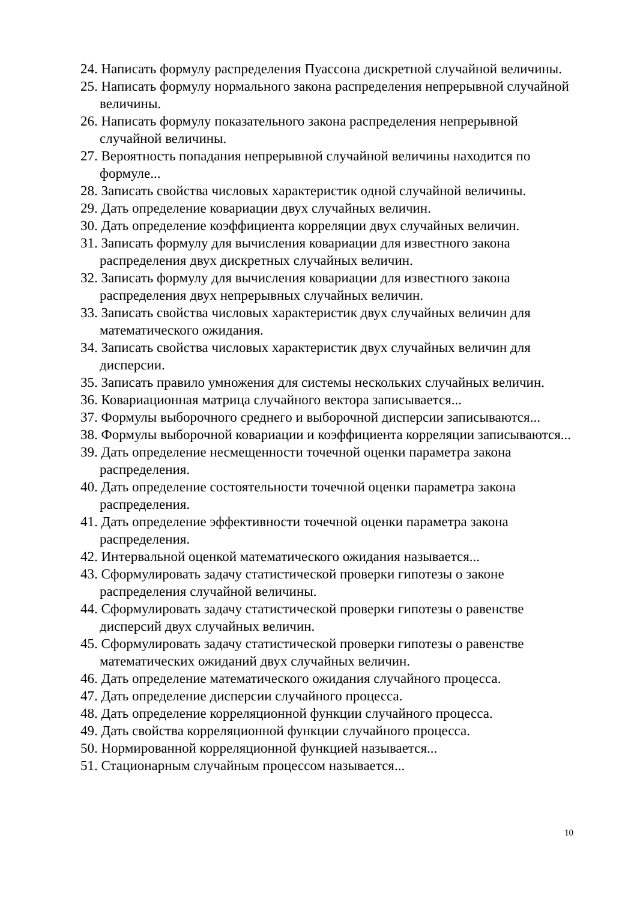24. Написать формулу распределения Пуассона дискретной случайной величины.
25. Написать формулу нормального закона распределения непрерывной случайной величины.
26. Написать формулу показательного закона распределения непрерывной случайной величины.
27. Вероятность попадания непрерывной случайной величины находится по формуле...
28. Записать свойства числовых характеристик одной случайной величины.
29. Дать определение ковариации двух случайных величин.
30. Дать определение коэффициента корреляции двух случайных величин.
31. Записать формулу для вычисления ковариации для известного закона распределения двух дискретных случайных величин.
32. Записать формулу для вычисления ковариации для известного закона распределения двух непрерывных случайных величин.
33. Записать свойства числовых характеристик двух случайных величин для математического ожидания.
34. Записать свойства числовых характеристик двух случайных величин для дисперсии.
35. Записать правило умножения для системы нескольких случайных величин.
36. Ковариационная матрица случайного вектора записывается...
37. Формулы выборочного среднего и выборочной дисперсии записываются...
38. Формулы выборочной ковариации и коэффициента корреляции записываются...
39. Дать определение несмещенности точечной оценки параметра закона распределения.
40. Дать определение состоятельности точечной оценки параметра закона распределения.
41. Дать определение эффективности точечной оценки параметра закона распределения.
42. Интервальной оценкой математического ожидания называется...
43. Сформулировать задачу статистической проверки гипотезы о законе распределения случайной величины.
44. Сформулировать задачу статистической проверки гипотезы о равенстве дисперсий двух случайных величин.
45. Сформулировать задачу статистической проверки гипотезы о равенстве математических ожиданий двух случайных величин.
46. Дать определение математического ожидания случайного процесса.
47. Дать определение дисперсии случайного процесса.
48. Дать определение корреляционной функции случайного процесса.
49. Дать свойства корреляционной функции случайного процесса.
50. Нормированной корреляционной функцией называется...
51. Стационарным случайным процессом называется...
10